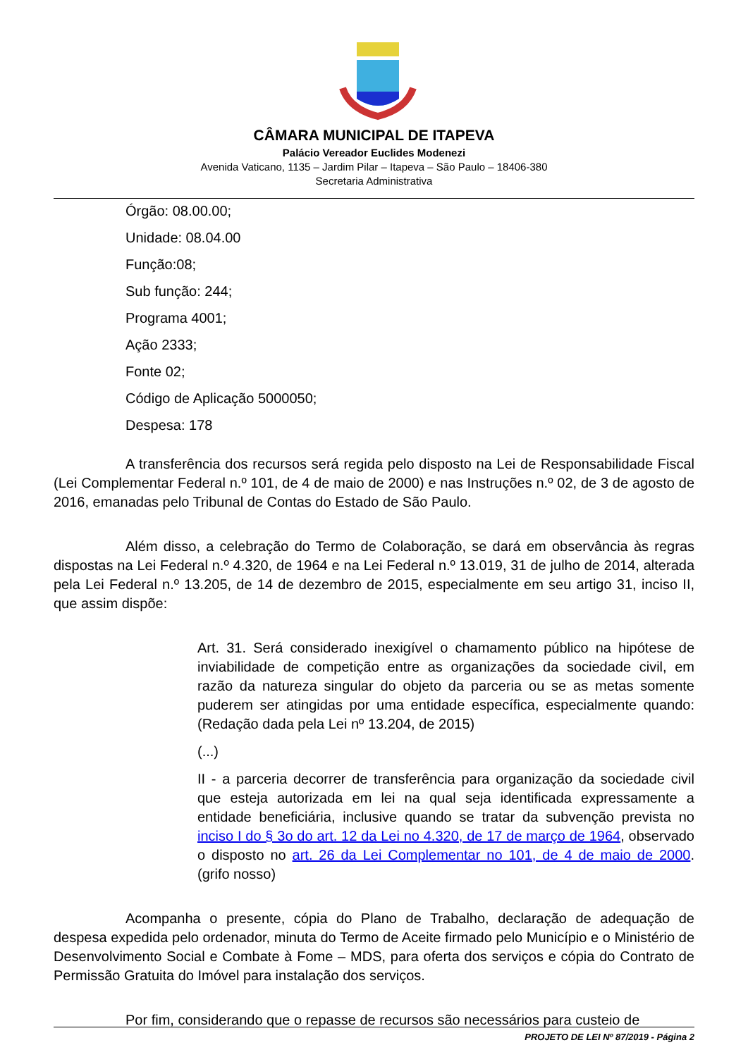CÂMARA MUNICIPAL DE ITAPEVA
Palácio Vereador Euclides Modenezi
Avenida Vaticano, 1135 – Jardim Pilar – Itapeva – São Paulo – 18406-380
Secretaria Administrativa
Órgão: 08.00.00;
Unidade: 08.04.00
Função:08;
Sub função: 244;
Programa 4001;
Ação 2333;
Fonte 02;
Código de Aplicação 5000050;
Despesa: 178
A transferência dos recursos será regida pelo disposto na Lei de Responsabilidade Fiscal (Lei Complementar Federal n.º 101, de 4 de maio de 2000) e nas Instruções n.º 02, de 3 de agosto de 2016, emanadas pelo Tribunal de Contas do Estado de São Paulo.
Além disso, a celebração do Termo de Colaboração, se dará em observância às regras dispostas na Lei Federal n.º 4.320, de 1964 e na Lei Federal n.º 13.019, 31 de julho de 2014, alterada pela Lei Federal n.º 13.205, de 14 de dezembro de 2015, especialmente em seu artigo 31, inciso II, que assim dispõe:
Art. 31. Será considerado inexigível o chamamento público na hipótese de inviabilidade de competição entre as organizações da sociedade civil, em razão da natureza singular do objeto da parceria ou se as metas somente puderem ser atingidas por uma entidade específica, especialmente quando: (Redação dada pela Lei nº 13.204, de 2015)
(...)
II - a parceria decorrer de transferência para organização da sociedade civil que esteja autorizada em lei na qual seja identificada expressamente a entidade beneficiária, inclusive quando se tratar da subvenção prevista no inciso I do § 3o do art. 12 da Lei no 4.320, de 17 de março de 1964, observado o disposto no art. 26 da Lei Complementar no 101, de 4 de maio de 2000. (grifo nosso)
Acompanha o presente, cópia do Plano de Trabalho, declaração de adequação de despesa expedida pelo ordenador, minuta do Termo de Aceite firmado pelo Município e o Ministério de Desenvolvimento Social e Combate à Fome – MDS, para oferta dos serviços e cópia do Contrato de Permissão Gratuita do Imóvel para instalação dos serviços.
Por fim, considerando que o repasse de recursos são necessários para custeio de
PROJETO DE LEI Nº 87/2019 - Página 2